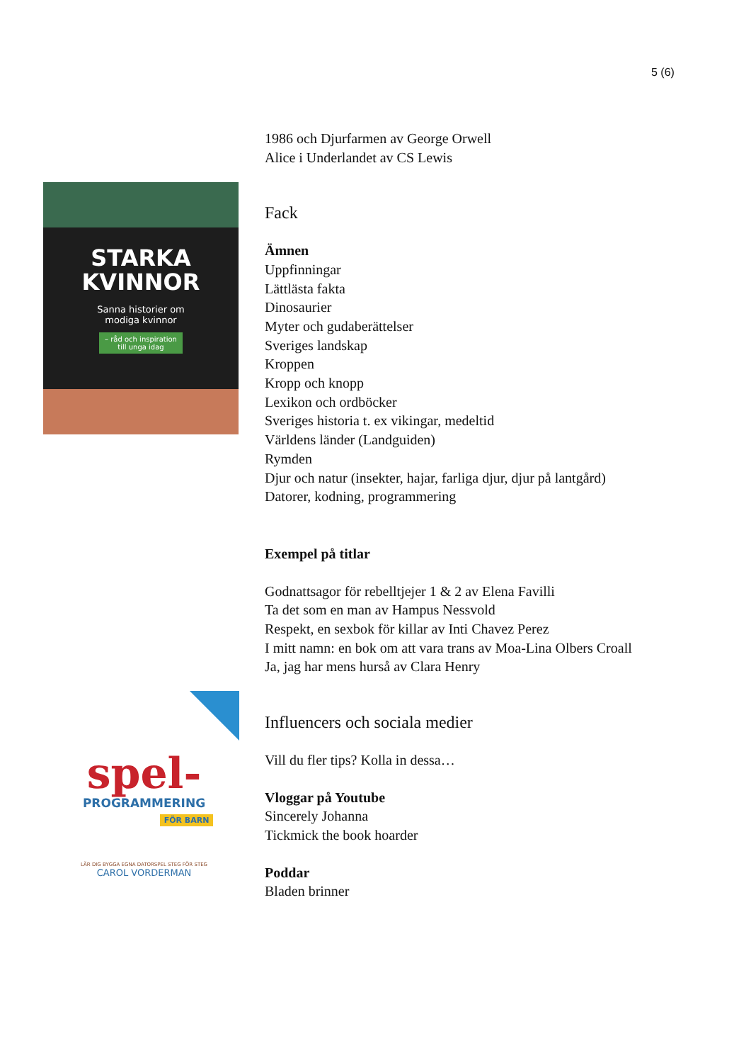5 (6)
STARKA
KVINNOR
Sanna historier om
modiga kvinnor
– råd och inspiration
till unga idag
spel-
PROGRAMMERING
FÖR BARN
LÄR DIG BYGGA EGNA DATORSPEL STEG FÖR STEG
CAROL VORDERMAN
1986 och Djurfarmen av George Orwell
Alice i Underlandet av CS Lewis
Fack
Ämnen
Uppfinningar
Lättlästa fakta
Dinosaurier
Myter och gudaberättelser
Sveriges landskap
Kroppen
Kropp och knopp
Lexikon och ordböcker
Sveriges historia t. ex vikingar, medeltid
Världens länder (Landguiden)
Rymden
Djur och natur (insekter, hajar, farliga djur, djur på lantgård)
Datorer, kodning, programmering
Exempel på titlar
Godnattsagor för rebelltjejer 1 & 2 av Elena Favilli
Ta det som en man av Hampus Nessvold
Respekt, en sexbok för killar av Inti Chavez Perez
I mitt namn: en bok om att vara trans av Moa-Lina Olbers Croall
Ja, jag har mens hurså av Clara Henry
Influencers och sociala medier
Vill du fler tips? Kolla in dessa…
Vloggar på Youtube
Sincerely Johanna
Tickmick the book hoarder
Poddar
Bladen brinner